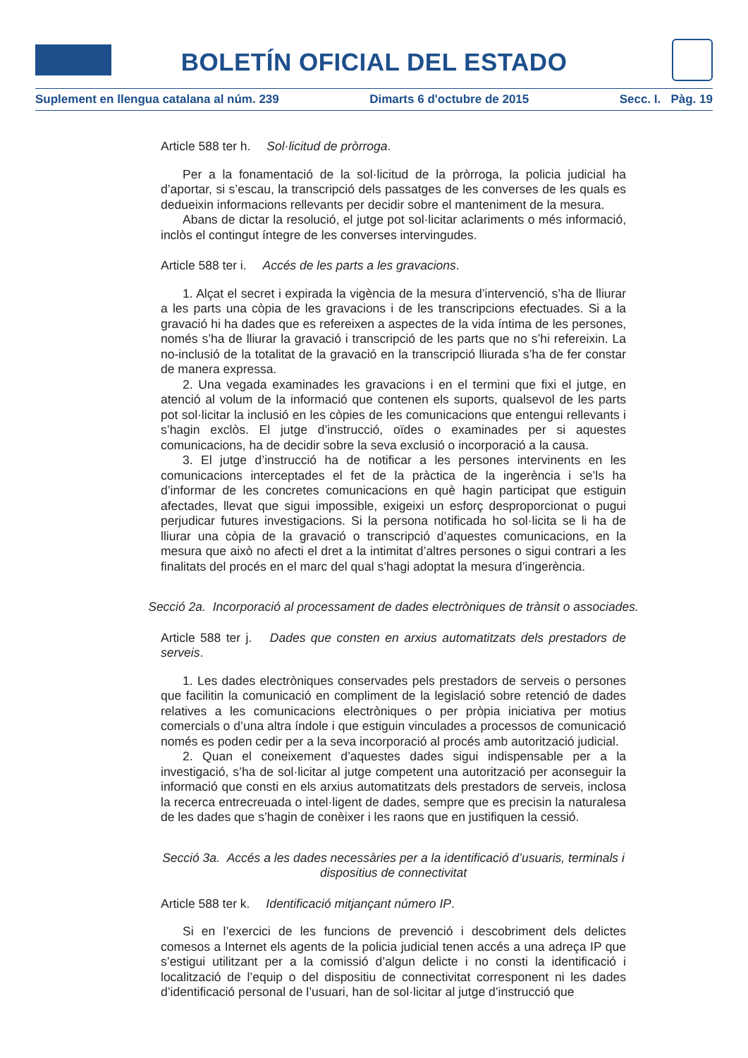BOLETÍN OFICIAL DEL ESTADO
Suplement en llengua catalana al núm. 239 Dimarts 6 d'octubre de 2015 Secc. I. Pàg. 19
Article 588 ter h. Sol·licitud de pròrroga.
Per a la fonamentació de la sol·licitud de la pròrroga, la policia judicial ha d’aportar, si s’escau, la transcripció dels passatges de les converses de les quals es dedueixin informacions rellevants per decidir sobre el manteniment de la mesura.
Abans de dictar la resolució, el jutge pot sol·licitar aclariments o més informació, inclòs el contingut íntegre de les converses intervingudes.
Article 588 ter i. Accés de les parts a les gravacions.
1. Alçat el secret i expirada la vigència de la mesura d’intervenció, s’ha de lliurar a les parts una còpia de les gravacions i de les transcripcions efectuades. Si a la gravació hi ha dades que es refereixen a aspectes de la vida íntima de les persones, només s’ha de lliurar la gravació i transcripció de les parts que no s’hi refereixin. La no-inclusió de la totalitat de la gravació en la transcripció lliurada s’ha de fer constar de manera expressa.
2. Una vegada examinades les gravacions i en el termini que fixi el jutge, en atenció al volum de la informació que contenen els suports, qualsevol de les parts pot sol·licitar la inclusió en les còpies de les comunicacions que entengui rellevants i s’hagin exclòs. El jutge d’instrucció, oïdes o examinades per si aquestes comunicacions, ha de decidir sobre la seva exclusió o incorporació a la causa.
3. El jutge d’instrucció ha de notificar a les persones intervinents en les comunicacions interceptades el fet de la pràctica de la ingerència i se’ls ha d’informar de les concretes comunicacions en què hagin participat que estiguin afectades, llevat que sigui impossible, exigeixi un esforç desproporcionat o pugui perjudicar futures investigacions. Si la persona notificada ho sol·licita se li ha de lliurar una còpia de la gravació o transcripció d’aquestes comunicacions, en la mesura que això no afecti el dret a la intimitat d’altres persones o sigui contrari a les finalitats del procés en el marc del qual s’hagi adoptat la mesura d’ingerència.
Secció 2a. Incorporació al processament de dades electròniques de trànsit o associades.
Article 588 ter j. Dades que consten en arxius automatitzats dels prestadors de serveis.
1. Les dades electròniques conservades pels prestadors de serveis o persones que facilitin la comunicació en compliment de la legislació sobre retenció de dades relatives a les comunicacions electròniques o per pròpia iniciativa per motius comercials o d’una altra índole i que estiguin vinculades a processos de comunicació només es poden cedir per a la seva incorporació al procés amb autorització judicial.
2. Quan el coneixement d’aquestes dades sigui indispensable per a la investigació, s’ha de sol·licitar al jutge competent una autorització per aconseguir la informació que consti en els arxius automatitzats dels prestadors de serveis, inclosa la recerca entrecreuada o intel·ligent de dades, sempre que es precisin la naturalesa de les dades que s’hagin de conèixer i les raons que en justifiquen la cessió.
Secció 3a. Accés a les dades necessàries per a la identificació d’usuaris, terminals i dispositius de connectivitat
Article 588 ter k. Identificació mitjançant número IP.
Si en l’exercici de les funcions de prevenció i descobriment dels delictes comesos a Internet els agents de la policia judicial tenen accés a una adreça IP que s’estigui utilitzant per a la comissió d’algun delicte i no consti la identificació i localització de l’equip o del dispositiu de connectivitat corresponent ni les dades d’identificació personal de l’usuari, han de sol·licitar al jutge d’instrucció que